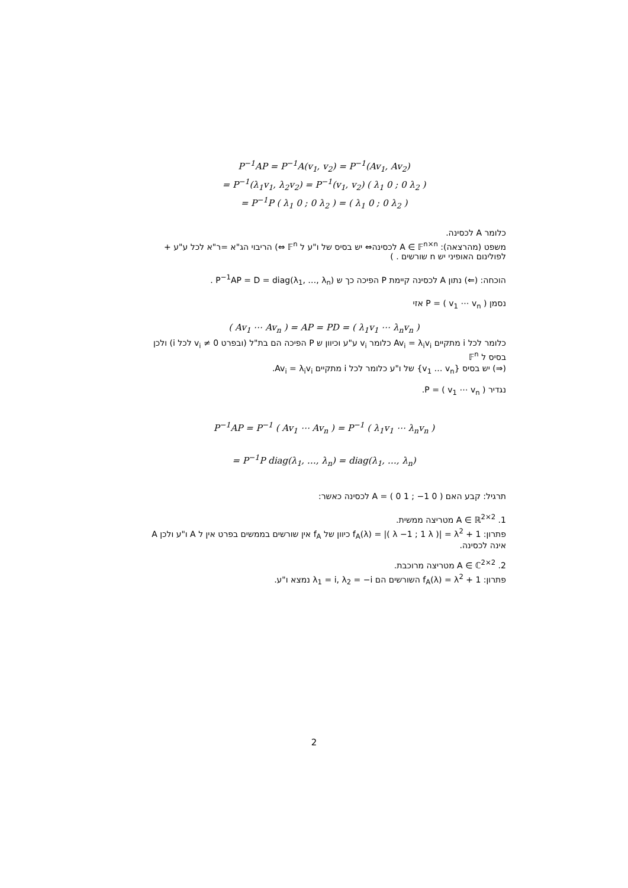P<sup>−1</sup>AP = P<sup>−1</sup>A(v<sub>1</sub>, v<sub>2</sub>) = P<sup>−1</sup>(Av<sub>1</sub>, Av<sub>2</sub>)
= P<sup>−1</sup>(λ<sub>1</sub>v<sub>1</sub>, λ<sub>2</sub>v<sub>2</sub>) = P<sup>−1</sup>(v<sub>1</sub>, v<sub>2</sub>) ( λ<sub>1</sub> 0 ; 0 λ<sub>2</sub> )
= P<sup>−1</sup>P ( λ<sub>1</sub> 0 ; 0 λ<sub>2</sub> ) = ( λ<sub>1</sub> 0 ; 0 λ<sub>2</sub> )
כלומר A לכסינה.
משפט (מהרצאה): A ∈ 𝔽<sup>n×n</sup> לכסינה⇔ יש בסיס של ו"ע ל 𝔽<sup>n</sup> ⇔) הריבוי הג"א =ר"א לכל ע"ע + לפולינום האופיני יש n שורשים . )
הוכחה: (⇐) נתון A לכסינה קיימת P הפיכה כך ש P<sup>−1</sup>AP = D = diag(λ<sub>1</sub>, …, λ<sub>n</sub>) .
נסמן P = ( v<sub>1</sub> ⋯ v<sub>n</sub> ) אזי
( Av<sub>1</sub> ⋯ Av<sub>n</sub> ) = AP = PD = ( λ<sub>1</sub>v<sub>1</sub> ⋯ λ<sub>n</sub>v<sub>n</sub> )
כלומר לכל i מתקיים Av<sub>i</sub> = λ<sub>i</sub>v<sub>i</sub> כלומר v<sub>i</sub> ע"ע וכיוון ש P הפיכה הם בת"ל (ובפרט v<sub>i</sub> ≠ 0 לכל i) ולכן בסיס ל 𝔽<sup>n</sup>
(⇒) יש בסיס {v<sub>1</sub> … v<sub>n</sub>} של ו"ע כלומר לכל i מתקיים Av<sub>i</sub> = λ<sub>i</sub>v<sub>i</sub>.
נגדיר P = ( v<sub>1</sub> ⋯ v<sub>n</sub> ).
P<sup>−1</sup>AP = P<sup>−1</sup> ( Av<sub>1</sub> ⋯ Av<sub>n</sub> ) = P<sup>−1</sup> ( λ<sub>1</sub>v<sub>1</sub> ⋯ λ<sub>n</sub>v<sub>n</sub> )
= P<sup>−1</sup>P diag(λ<sub>1</sub>, …, λ<sub>n</sub>) = diag(λ<sub>1</sub>, …, λ<sub>n</sub>)
תרגיל: קבע האם A = ( 0 1 ; −1 0 ) לכסינה כאשר:
1. A ∈ ℝ<sup>2×2</sup> מטריצה ממשית.
פתרון: f<sub>A</sub>(λ) = |( λ −1 ; 1 λ )| = λ<sup>2</sup> + 1 כיוון של f<sub>A</sub> אין שורשים בממשים בפרט אין ל A ו"ע ולכן A אינה לכסינה.
2. A ∈ ℂ<sup>2×2</sup> מטריצה מרוכבת.
פתרון: f<sub>A</sub>(λ) = λ<sup>2</sup> + 1 השורשים הם λ<sub>1</sub> = i, λ<sub>2</sub> = −i נמצא ו"ע.
2